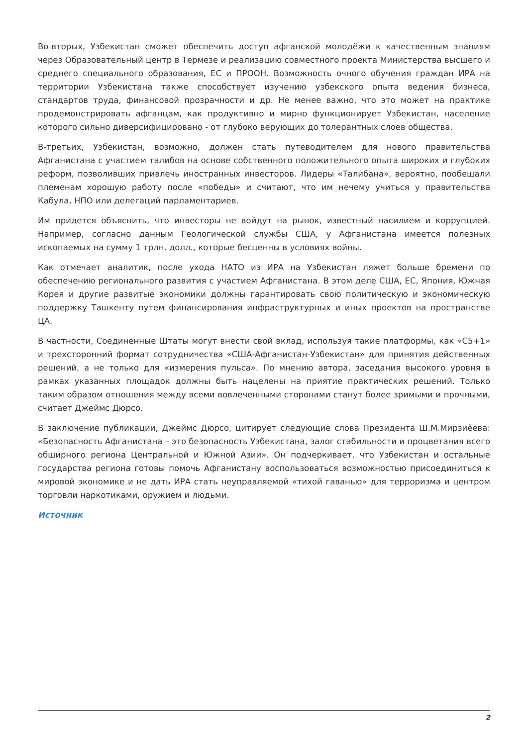Во-вторых, Узбекистан сможет обеспечить доступ афганской молодёжи к качественным знаниям через Образовательный центр в Термезе и реализацию совместного проекта Министерства высшего и среднего специального образования, ЕС и ПРООН. Возможность очного обучения граждан ИРА на территории Узбекистана также способствует изучению узбекского опыта ведения бизнеса, стандартов труда, финансовой прозрачности и др. Не менее важно, что это может на практике продемонстрировать афганцам, как продуктивно и мирно функционирует Узбекистан, население которого сильно диверсифицировано - от глубоко верующих до толерантных слоев общества.
В-третьих, Узбекистан, возможно, должен стать путеводителем для нового правительства Афганистана с участием талибов на основе собственного положительного опыта широких и глубоких реформ, позволивших привлечь иностранных инвесторов. Лидеры «Талибана», вероятно, пообещали племенам хорошую работу после «победы» и считают, что им нечему учиться у правительства Кабула, НПО или делегаций парламентариев.
Им придется объяснить, что инвесторы не войдут на рынок, известный насилием и коррупцией. Например, согласно данным Геологической службы США, у Афганистана имеется полезных ископаемых на сумму 1 трлн. долл., которые бесценны в условиях войны.
Как отмечает аналитик, после ухода НАТО из ИРА на Узбекистан ляжет больше бремени по обеспечению регионального развития с участием Афганистана. В этом деле США, ЕС, Япония, Южная Корея и другие развитые экономики должны гарантировать свою политическую и экономическую поддержку Ташкенту путем финансирования инфраструктурных и иных проектов на пространстве ЦА.
В частности, Соединенные Штаты могут внести свой вклад, используя такие платформы, как «С5+1» и трехсторонний формат сотрудничества «США-Афганистан-Узбекистан» для принятия действенных решений, а не только для «измерения пульса». По мнению автора, заседания высокого уровня в рамках указанных площадок должны быть нацелены на приятие практических решений. Только таким образом отношения между всеми вовлеченными сторонами станут более зримыми и прочными, считает Джеймс Дюрсо.
В заключение публикации, Джеймс Дюрсо, цитирует следующие слова Президента Ш.М.Мирзиёева: «Безопасность Афганистана – это безопасность Узбекистана, залог стабильности и процветания всего обширного региона Центральной и Южной Азии». Он подчеркивает, что Узбекистан и остальные государства региона готовы помочь Афганистану воспользоваться возможностью присоединиться к мировой экономике и не дать ИРА стать неуправляемой «тихой гаванью» для терроризма и центром торговли наркотиками, оружием и людьми.
Источник
2